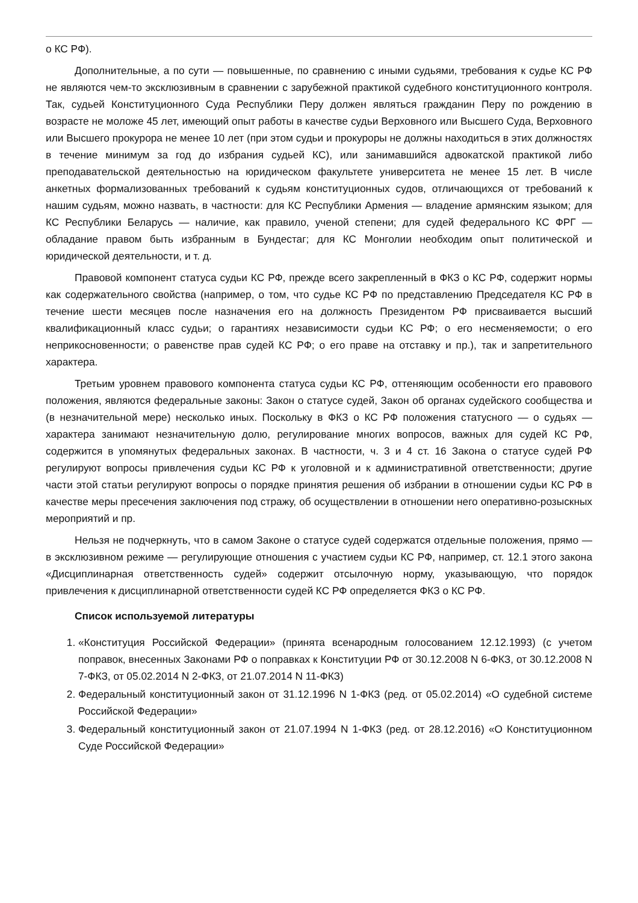о КС РФ).
Дополнительные, а по сути — повышенные, по сравнению с иными судьями, требования к судье КС РФ не являются чем-то эксклюзивным в сравнении с зарубежной практикой судебного конституционного контроля. Так, судьей Конституционного Суда Республики Перу должен являться гражданин Перу по рождению в возрасте не моложе 45 лет, имеющий опыт работы в качестве судьи Верховного или Высшего Суда, Верховного или Высшего прокурора не менее 10 лет (при этом судьи и прокуроры не должны находиться в этих должностях в течение минимум за год до избрания судьей КС), или занимавшийся адвокатской практикой либо преподавательской деятельностью на юридическом факультете университета не менее 15 лет. В числе анкетных формализованных требований к судьям конституционных судов, отличающихся от требований к нашим судьям, можно назвать, в частности: для КС Республики Армения — владение армянским языком; для КС Республики Беларусь — наличие, как правило, ученой степени; для судей федерального КС ФРГ — обладание правом быть избранным в Бундестаг; для КС Монголии необходим опыт политической и юридической деятельности, и т. д.
Правовой компонент статуса судьи КС РФ, прежде всего закрепленный в ФКЗ о КС РФ, содержит нормы как содержательного свойства (например, о том, что судье КС РФ по представлению Председателя КС РФ в течение шести месяцев после назначения его на должность Президентом РФ присваивается высший квалификационный класс судьи; о гарантиях независимости судьи КС РФ; о его несменяемости; о его неприкосновенности; о равенстве прав судей КС РФ; о его праве на отставку и пр.), так и запретительного характера.
Третьим уровнем правового компонента статуса судьи КС РФ, оттеняющим особенности его правового положения, являются федеральные законы: Закон о статусе судей, Закон об органах судейского сообщества и (в незначительной мере) несколько иных. Поскольку в ФКЗ о КС РФ положения статусного — о судьях — характера занимают незначительную долю, регулирование многих вопросов, важных для судей КС РФ, содержится в упомянутых федеральных законах. В частности, ч. 3 и 4 ст. 16 Закона о статусе судей РФ регулируют вопросы привлечения судьи КС РФ к уголовной и к административной ответственности; другие части этой статьи регулируют вопросы о порядке принятия решения об избрании в отношении судьи КС РФ в качестве меры пресечения заключения под стражу, об осуществлении в отношении него оперативно-розыскных мероприятий и пр.
Нельзя не подчеркнуть, что в самом Законе о статусе судей содержатся отдельные положения, прямо — в эксклюзивном режиме — регулирующие отношения с участием судьи КС РФ, например, ст. 12.1 этого закона «Дисциплинарная ответственность судей» содержит отсылочную норму, указывающую, что порядок привлечения к дисциплинарной ответственности судей КС РФ определяется ФКЗ о КС РФ.
Список используемой литературы
1. «Конституция Российской Федерации» (принята всенародным голосованием 12.12.1993) (с учетом поправок, внесенных Законами РФ о поправках к Конституции РФ от 30.12.2008 N 6-ФКЗ, от 30.12.2008 N 7-ФКЗ, от 05.02.2014 N 2-ФКЗ, от 21.07.2014 N 11-ФКЗ)
2. Федеральный конституционный закон от 31.12.1996 N 1-ФКЗ (ред. от 05.02.2014) «О судебной системе Российской Федерации»
3. Федеральный конституционный закон от 21.07.1994 N 1-ФКЗ (ред. от 28.12.2016) «О Конституционном Суде Российской Федерации»